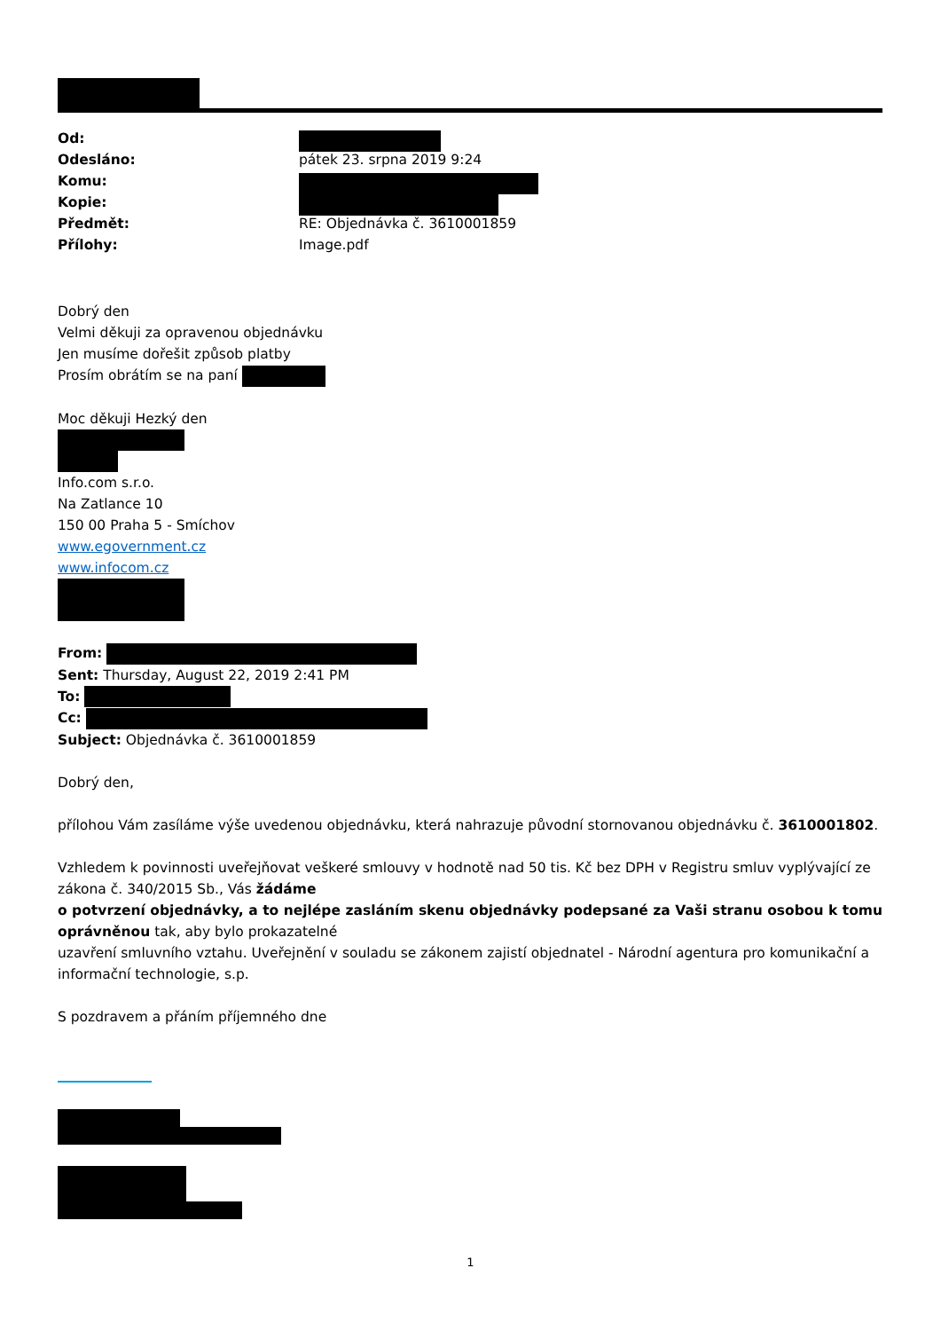| Od: | |
| Odesláno: | pátek 23. srpna 2019 9:24 |
| Komu: | |
| Kopie: | |
| Předmět: | RE: Objednávka č. 3610001859 |
| Přílohy: | Image.pdf |
Dobrý den
Velmi děkuji za opravenou objednávku
Jen musíme dořešit způsob platby
Prosím obrátím se na paní
Moc děkuji Hezký den
Info.com s.r.o.
Na Zatlance 10
150 00 Praha 5 - Smíchov
www.egovernment.cz
www.infocom.cz
From:
Sent: Thursday, August 22, 2019 2:41 PM
To:
Cc:
Subject: Objednávka č. 3610001859
Dobrý den,
přílohou Vám zasíláme výše uvedenou objednávku, která nahrazuje původní stornovanou objednávku č. 3610001802.
Vzhledem k povinnosti uveřejňovat veškeré smlouvy v hodnotě nad 50 tis. Kč bez DPH v Registru smluv vyplývající ze zákona č. 340/2015 Sb., Vás žádáme
o potvrzení objednávky, a to nejlépe zasláním skenu objednávky podepsané za Vaši stranu osobou k tomu oprávněnou tak, aby bylo prokazatelné
uzavření smluvního vztahu. Uveřejnění v souladu se zákonem zajistí objednatel - Národní agentura pro komunikační a informační technologie, s.p.
S pozdravem a přáním příjemného dne
1